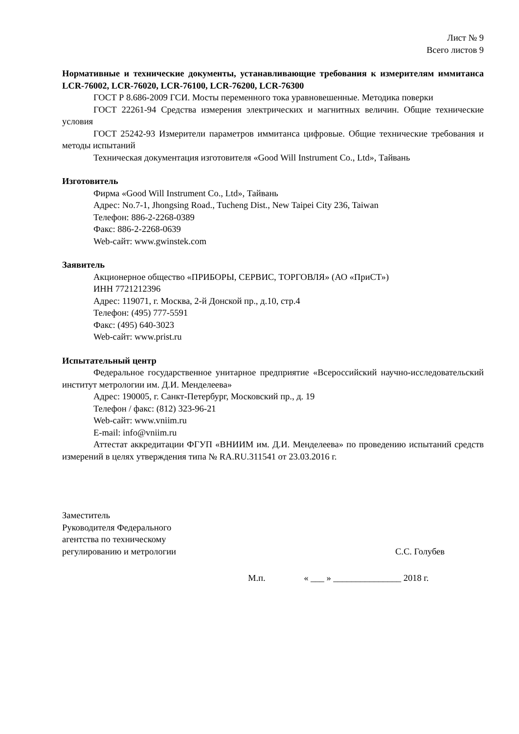Лист № 9
Всего листов 9
Нормативные и технические документы, устанавливающие требования к измерителям иммитанса LCR-76002, LCR-76020, LCR-76100, LCR-76200, LCR-76300
ГОСТ Р 8.686-2009 ГСИ. Мосты переменного тока уравновешенные. Методика поверки
ГОСТ 22261-94 Средства измерения электрических и магнитных величин. Общие технические условия
ГОСТ 25242-93 Измерители параметров иммитанса цифровые. Общие технические требования и методы испытаний
Техническая документация изготовителя «Good Will Instrument Co., Ltd», Тайвань
Изготовитель
Фирма «Good Will Instrument Co., Ltd», Тайвань
Адрес: No.7-1, Jhongsing Road., Tucheng Dist., New Taipei City 236, Taiwan
Телефон: 886-2-2268-0389
Факс: 886-2-2268-0639
Web-сайт: www.gwinstek.com
Заявитель
Акционерное общество «ПРИБОРЫ, СЕРВИС, ТОРГОВЛЯ» (АО «ПриСТ»)
ИНН 7721212396
Адрес: 119071, г. Москва, 2-й Донской пр., д.10, стр.4
Телефон: (495) 777-5591
Факс: (495) 640-3023
Web-сайт: www.prist.ru
Испытательный центр
Федеральное государственное унитарное предприятие «Всероссийский научно-исследовательский институт метрологии им. Д.И. Менделеева»
Адрес: 190005, г. Санкт-Петербург, Московский пр., д. 19
Телефон / факс: (812) 323-96-21
Web-сайт: www.vniim.ru
E-mail: info@vniim.ru
Аттестат аккредитации ФГУП «ВНИИМ им. Д.И. Менделеева» по проведению испытаний средств измерений в целях утверждения типа № RA.RU.311541 от 23.03.2016 г.
Заместитель
Руководителя Федерального
агентства по техническому
регулированию и метрологии
С.С. Голубев
М.п. « ___ » _______________ 2018 г.